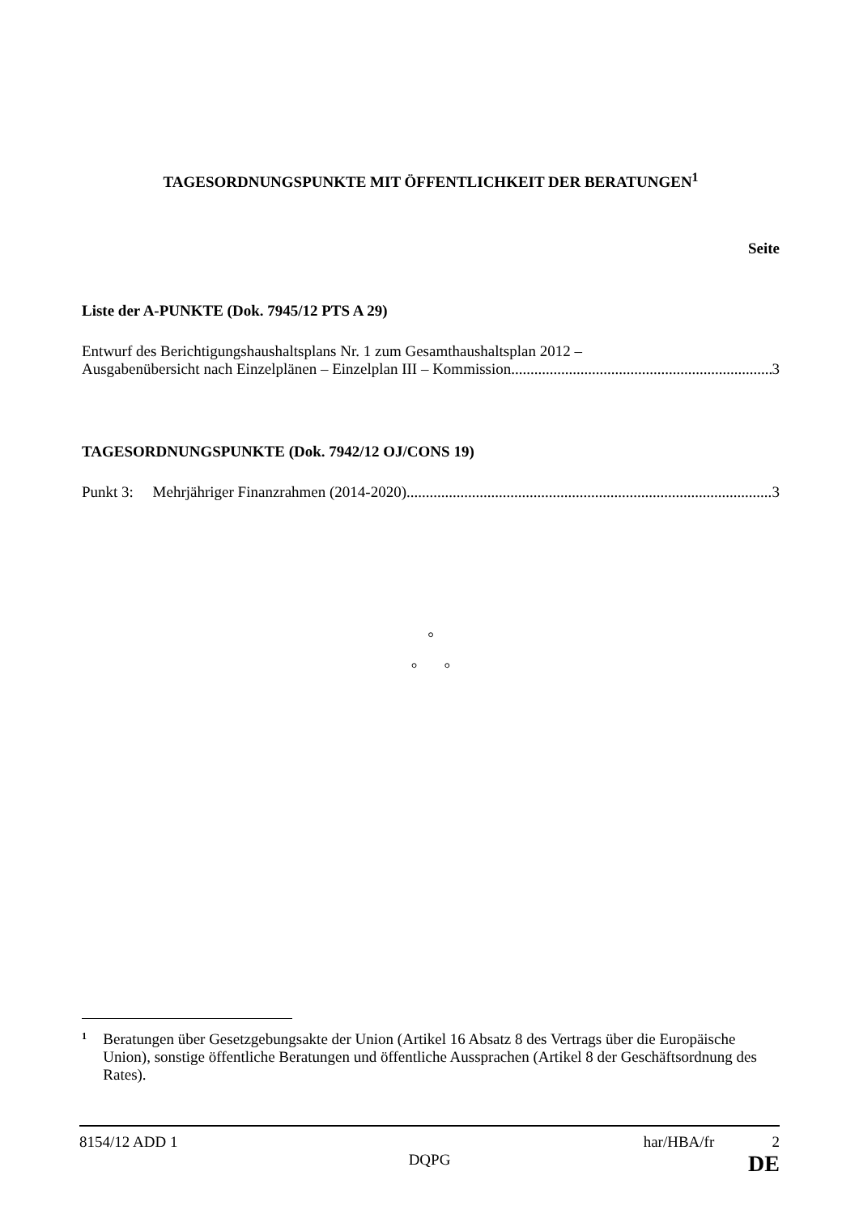TAGESORDNUNGSPUNKTE MIT ÖFFENTLICHKEIT DER BERATUNGEN<sup>1</sup>
Seite
Liste der A-PUNKTE (Dok. 7945/12 PTS A 29)
Entwurf des Berichtigungshaushaltsplans Nr. 1 zum Gesamthaushaltsplan 2012 –
Ausgabenübersicht nach Einzelplänen – Einzelplan III – Kommission 3
TAGESORDNUNGSPUNKTE (Dok. 7942/12 OJ/CONS 19)
Punkt 3: Mehrjähriger Finanzrahmen (2014-2020) 3
°
° °
1 Beratungen über Gesetzgebungsakte der Union (Artikel 16 Absatz 8 des Vertrags über die Europäische Union), sonstige öffentliche Beratungen und öffentliche Aussprachen (Artikel 8 der Geschäftsordnung des Rates).
8154/12 ADD 1
DQPG
har/HBA/fr 2
DE